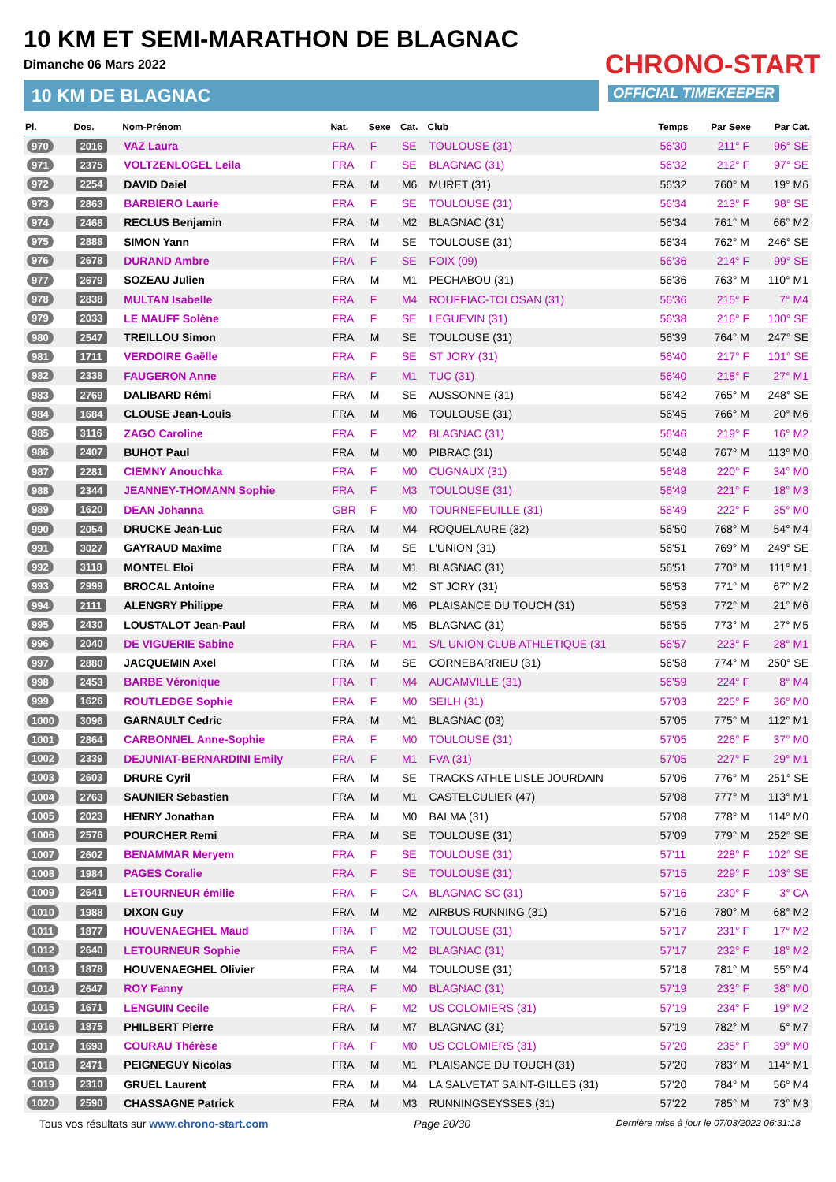10 KM ET SEMI-MARATHON DE BLAGNAC
Dimanche 06 Mars 2022
10 KM DE BLAGNAC
CHRONO-START
OFFICIAL TIMEKEEPER
| Pl. | Dos. | Nom-Prénom | Nat. | Sexe | Cat. | Club | Temps | Par Sexe | Par Cat. |
| --- | --- | --- | --- | --- | --- | --- | --- | --- | --- |
| 970 | 2016 | VAZ Laura | FRA | F | SE | TOULOUSE (31) | 56'30 | 211° F | 96° SE |
| 971 | 2375 | VOLTZENLOGEL Leila | FRA | F | SE | BLAGNAC (31) | 56'32 | 212° F | 97° SE |
| 972 | 2254 | DAVID Daiel | FRA | M | M6 | MURET (31) | 56'32 | 760° M | 19° M6 |
| 973 | 2863 | BARBIERO Laurie | FRA | F | SE | TOULOUSE (31) | 56'34 | 213° F | 98° SE |
| 974 | 2468 | RECLUS Benjamin | FRA | M | M2 | BLAGNAC (31) | 56'34 | 761° M | 66° M2 |
| 975 | 2888 | SIMON Yann | FRA | M | SE | TOULOUSE (31) | 56'34 | 762° M | 246° SE |
| 976 | 2678 | DURAND Ambre | FRA | F | SE | FOIX (09) | 56'36 | 214° F | 99° SE |
| 977 | 2679 | SOZEAU Julien | FRA | M | M1 | PECHABOU (31) | 56'36 | 763° M | 110° M1 |
| 978 | 2838 | MULTAN Isabelle | FRA | F | M4 | ROUFFIAC-TOLOSAN (31) | 56'36 | 215° F | 7° M4 |
| 979 | 2033 | LE MAUFF Solène | FRA | F | SE | LEGUEVIN (31) | 56'38 | 216° F | 100° SE |
| 980 | 2547 | TREILLOU Simon | FRA | M | SE | TOULOUSE (31) | 56'39 | 764° M | 247° SE |
| 981 | 1711 | VERDOIRE Gaëlle | FRA | F | SE | ST JORY (31) | 56'40 | 217° F | 101° SE |
| 982 | 2338 | FAUGERON Anne | FRA | F | M1 | TUC (31) | 56'40 | 218° F | 27° M1 |
| 983 | 2769 | DALIBARD Rémi | FRA | M | SE | AUSSONNE (31) | 56'42 | 765° M | 248° SE |
| 984 | 1684 | CLOUSE Jean-Louis | FRA | M | M6 | TOULOUSE (31) | 56'45 | 766° M | 20° M6 |
| 985 | 3116 | ZAGO Caroline | FRA | F | M2 | BLAGNAC (31) | 56'46 | 219° F | 16° M2 |
| 986 | 2407 | BUHOT Paul | FRA | M | M0 | PIBRAC (31) | 56'48 | 767° M | 113° M0 |
| 987 | 2281 | CIEMNY Anouchka | FRA | F | M0 | CUGNAUX (31) | 56'48 | 220° F | 34° M0 |
| 988 | 2344 | JEANNEY-THOMANN Sophie | FRA | F | M3 | TOULOUSE (31) | 56'49 | 221° F | 18° M3 |
| 989 | 1620 | DEAN Johanna | GBR | F | M0 | TOURNEFEUILLE (31) | 56'49 | 222° F | 35° M0 |
| 990 | 2054 | DRUCKE Jean-Luc | FRA | M | M4 | ROQUELAURE (32) | 56'50 | 768° M | 54° M4 |
| 991 | 3027 | GAYRAUD Maxime | FRA | M | SE | L'UNION (31) | 56'51 | 769° M | 249° SE |
| 992 | 3118 | MONTEL Eloi | FRA | M | M1 | BLAGNAC (31) | 56'51 | 770° M | 111° M1 |
| 993 | 2999 | BROCAL Antoine | FRA | M | M2 | ST JORY (31) | 56'53 | 771° M | 67° M2 |
| 994 | 2111 | ALENGRY Philippe | FRA | M | M6 | PLAISANCE DU TOUCH (31) | 56'53 | 772° M | 21° M6 |
| 995 | 2430 | LOUSTALOT Jean-Paul | FRA | M | M5 | BLAGNAC (31) | 56'55 | 773° M | 27° M5 |
| 996 | 2040 | DE VIGUERIE Sabine | FRA | F | M1 | S/L UNION CLUB ATHLETIQUE (31 | 56'57 | 223° F | 28° M1 |
| 997 | 2880 | JACQUEMIN Axel | FRA | M | SE | CORNEBARRIEU (31) | 56'58 | 774° M | 250° SE |
| 998 | 2453 | BARBE Véronique | FRA | F | M4 | AUCAMVILLE (31) | 56'59 | 224° F | 8° M4 |
| 999 | 1626 | ROUTLEDGE Sophie | FRA | F | M0 | SEILH (31) | 57'03 | 225° F | 36° M0 |
| 1000 | 3096 | GARNAULT Cedric | FRA | M | M1 | BLAGNAC (03) | 57'05 | 775° M | 112° M1 |
| 1001 | 2864 | CARBONNEL Anne-Sophie | FRA | F | M0 | TOULOUSE (31) | 57'05 | 226° F | 37° M0 |
| 1002 | 2339 | DEJUNIAT-BERNARDINI Emily | FRA | F | M1 | FVA (31) | 57'05 | 227° F | 29° M1 |
| 1003 | 2603 | DRURE Cyril | FRA | M | SE | TRACKS ATHLE LISLE JOURDAIN | 57'06 | 776° M | 251° SE |
| 1004 | 2763 | SAUNIER Sebastien | FRA | M | M1 | CASTELCULIER (47) | 57'08 | 777° M | 113° M1 |
| 1005 | 2023 | HENRY Jonathan | FRA | M | M0 | BALMA (31) | 57'08 | 778° M | 114° M0 |
| 1006 | 2576 | POURCHER Remi | FRA | M | SE | TOULOUSE (31) | 57'09 | 779° M | 252° SE |
| 1007 | 2602 | BENAMMAR Meryem | FRA | F | SE | TOULOUSE (31) | 57'11 | 228° F | 102° SE |
| 1008 | 1984 | PAGES Coralie | FRA | F | SE | TOULOUSE (31) | 57'15 | 229° F | 103° SE |
| 1009 | 2641 | LETOURNEUR émilie | FRA | F | CA | BLAGNAC SC (31) | 57'16 | 230° F | 3° CA |
| 1010 | 1988 | DIXON Guy | FRA | M | M2 | AIRBUS RUNNING (31) | 57'16 | 780° M | 68° M2 |
| 1011 | 1877 | HOUVENAEGHEL Maud | FRA | F | M2 | TOULOUSE (31) | 57'17 | 231° F | 17° M2 |
| 1012 | 2640 | LETOURNEUR Sophie | FRA | F | M2 | BLAGNAC (31) | 57'17 | 232° F | 18° M2 |
| 1013 | 1878 | HOUVENAEGHEL Olivier | FRA | M | M4 | TOULOUSE (31) | 57'18 | 781° M | 55° M4 |
| 1014 | 2647 | ROY Fanny | FRA | F | M0 | BLAGNAC (31) | 57'19 | 233° F | 38° M0 |
| 1015 | 1671 | LENGUIN Cecile | FRA | F | M2 | US COLOMIERS (31) | 57'19 | 234° F | 19° M2 |
| 1016 | 1875 | PHILBERT Pierre | FRA | M | M7 | BLAGNAC (31) | 57'19 | 782° M | 5° M7 |
| 1017 | 1693 | COURAU Thérèse | FRA | F | M0 | US COLOMIERS (31) | 57'20 | 235° F | 39° M0 |
| 1018 | 2471 | PEIGNEGUY Nicolas | FRA | M | M1 | PLAISANCE DU TOUCH (31) | 57'20 | 783° M | 114° M1 |
| 1019 | 2310 | GRUEL Laurent | FRA | M | M4 | LA SALVETAT SAINT-GILLES (31) | 57'20 | 784° M | 56° M4 |
| 1020 | 2590 | CHASSAGNE Patrick | FRA | M | M3 | RUNNINGSEYSSES (31) | 57'22 | 785° M | 73° M3 |
Tous vos résultats sur www.chrono-start.com Page 20/30 Dernière mise à jour le 07/03/2022 06:31:18